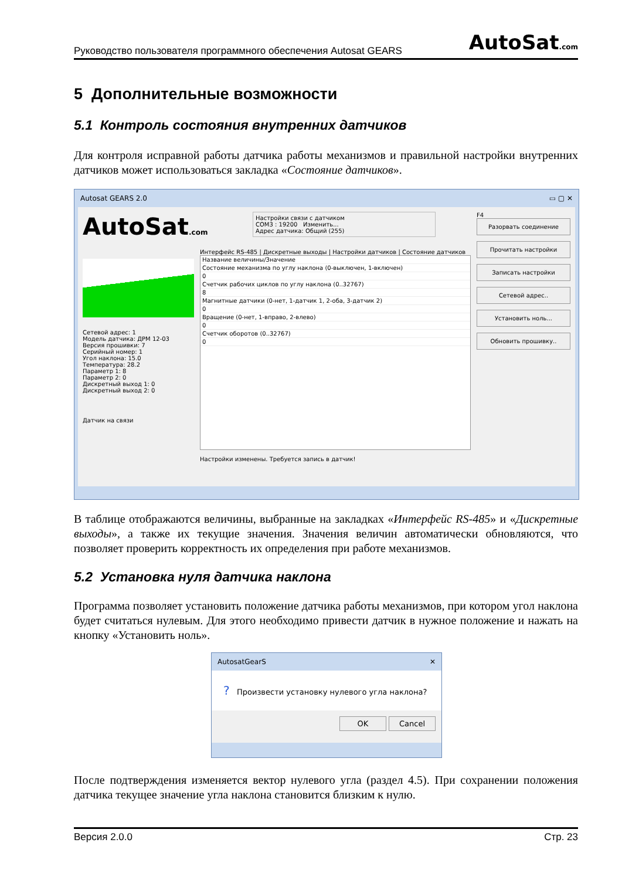Руководство пользователя программного обеспечения Autosat GEARS AutoSat.com
5 Дополнительные возможности
5.1 Контроль состояния внутренних датчиков
Для контроля исправной работы датчика работы механизмов и правильной настройки внутренних датчиков может использоваться закладка «Состояние датчиков».
Autosat GEARS 2.0 ▭ ▢ ✕
AutoSat.com
Сетевой адрес: 1
Модель датчика: ДРМ 12-03
Версия прошивки: 7
Серийный номер: 1
Угол наклона: 15.0
Температура: 28.2
Параметр 1: 8
Параметр 2: 0
Дискретный выход 1: 0
Дискретный выход 2: 0
Датчик на связи
Настройки связи с датчиком
COM3 : 19200 Изменить...
Адрес датчика: Общий (255)
Интерфейс RS-485 | Дискретные выходы | Настройки датчиков | Состояние датчиков
Название величины/Значение
Состояние механизма по углу наклона (0-выключен, 1-включен)
0
Счетчик рабочих циклов по углу наклона (0..32767)
8
Магнитные датчики (0-нет, 1-датчик 1, 2-оба, 3-датчик 2)
0
Вращение (0-нет, 1-вправо, 2-влево)
0
Счетчик оборотов (0..32767)
0
Настройки изменены. Требуется запись в датчик!
F4
Разорвать соединение
Прочитать настройки
Записать настройки
Сетевой адрес..
Установить ноль...
Обновить прошивку..
В таблице отображаются величины, выбранные на закладках «Интерфейс RS-485» и «Дискретные выходы», а также их текущие значения. Значения величин автоматически обновляются, что позволяет проверить корректность их определения при работе механизмов.
5.2 Установка нуля датчика наклона
Программа позволяет установить положение датчика работы механизмов, при котором угол наклона будет считаться нулевым. Для этого необходимо привести датчик в нужное положение и нажать на кнопку «Установить ноль».
AutosatGearS ✕
? Произвести установку нулевого угла наклона?
OK Cancel
После подтверждения изменяется вектор нулевого угла (раздел 4.5). При сохранении положения датчика текущее значение угла наклона становится близким к нулю.
Версия 2.0.0 Стр. 23